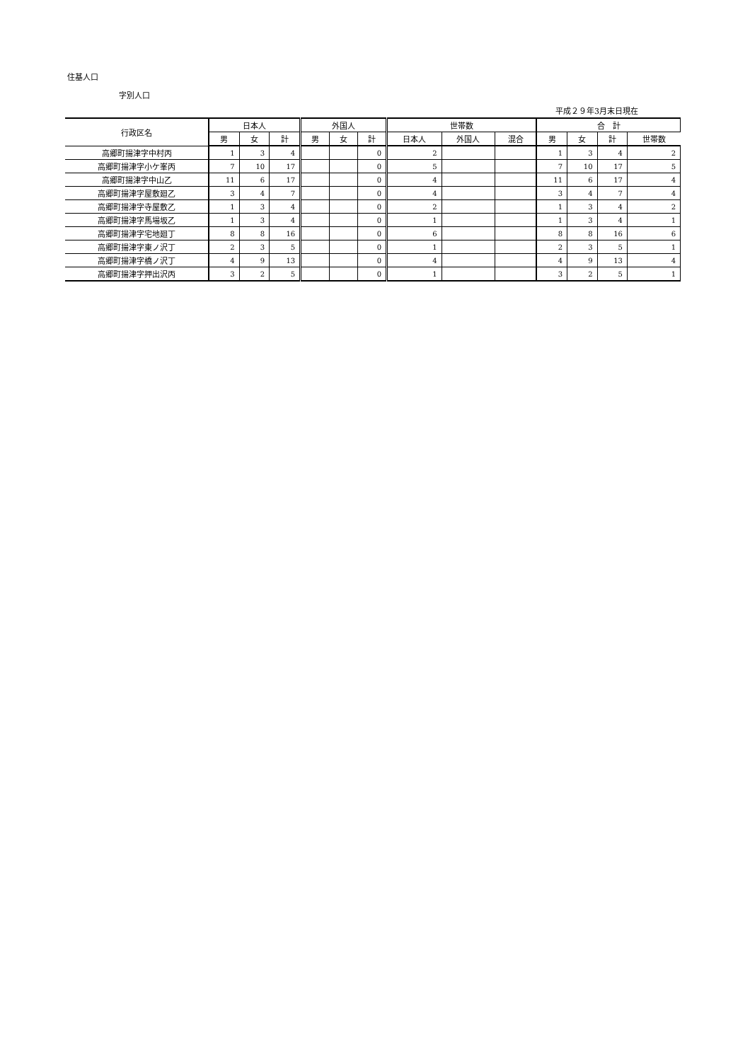住基人口
字別人口
平成２９年3月末日現在
| 行政区名 | 日本人 | | | 外国人 | | | 世帯数 | | | 合 計 | | | |
| --- | --- | --- | --- | --- | --- | --- | --- | --- | --- | --- | --- | --- | --- |
| | 男 | 女 | 計 | 男 | 女 | 計 | 日本人 | 外国人 | 混合 | 男 | 女 | 計 | 世帯数 |
| 高郷町揚津字中村丙 | 1 | 3 | 4 | | | 0 | 2 | | | 1 | 3 | 4 | 2 |
| 高郷町揚津字小ケ峯丙 | 7 | 10 | 17 | | | 0 | 5 | | | 7 | 10 | 17 | 5 |
| 高郷町揚津字中山乙 | 11 | 6 | 17 | | | 0 | 4 | | | 11 | 6 | 17 | 4 |
| 高郷町揚津字屋敷廻乙 | 3 | 4 | 7 | | | 0 | 4 | | | 3 | 4 | 7 | 4 |
| 高郷町揚津字寺屋敷乙 | 1 | 3 | 4 | | | 0 | 2 | | | 1 | 3 | 4 | 2 |
| 高郷町揚津字馬場坂乙 | 1 | 3 | 4 | | | 0 | 1 | | | 1 | 3 | 4 | 1 |
| 高郷町揚津字宅地廻丁 | 8 | 8 | 16 | | | 0 | 6 | | | 8 | 8 | 16 | 6 |
| 高郷町揚津字東ノ沢丁 | 2 | 3 | 5 | | | 0 | 1 | | | 2 | 3 | 5 | 1 |
| 高郷町揚津字橋ノ沢丁 | 4 | 9 | 13 | | | 0 | 4 | | | 4 | 9 | 13 | 4 |
| 高郷町揚津字押出沢丙 | 3 | 2 | 5 | | | 0 | 1 | | | 3 | 2 | 5 | 1 |